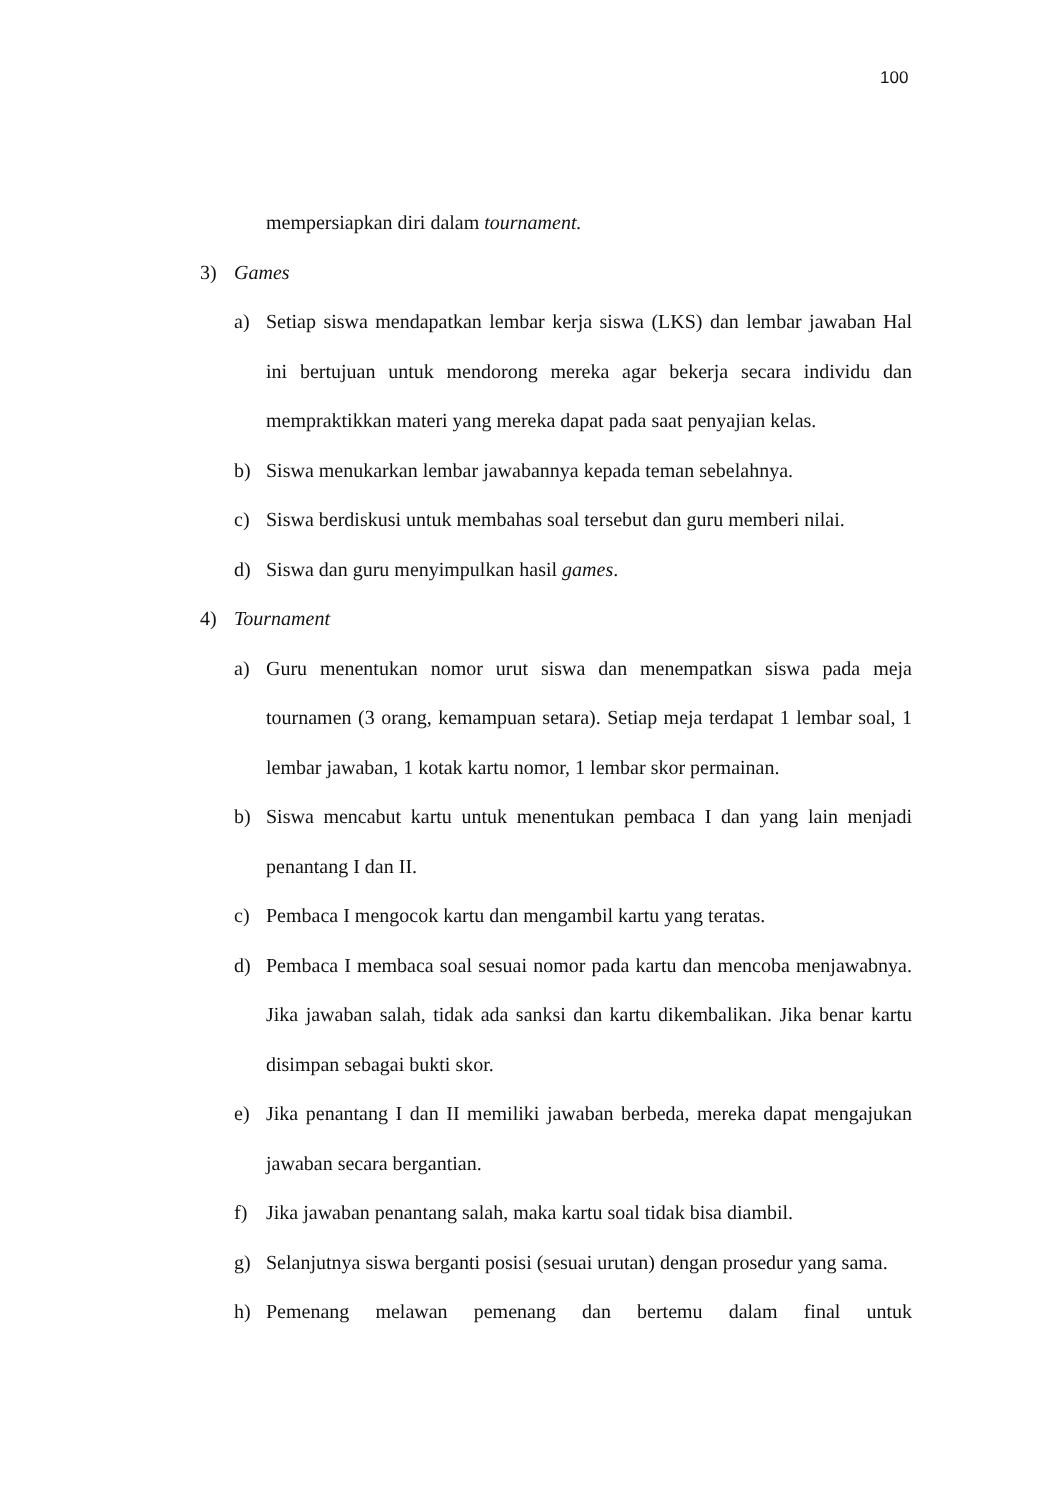100
mempersiapkan diri dalam tournament.
3) Games
a) Setiap siswa mendapatkan lembar kerja siswa (LKS) dan lembar jawaban Hal ini bertujuan untuk mendorong mereka agar bekerja secara individu dan mempraktikkan materi yang mereka dapat pada saat penyajian kelas.
b) Siswa menukarkan lembar jawabannya kepada teman sebelahnya.
c) Siswa berdiskusi untuk membahas soal tersebut dan guru memberi nilai.
d) Siswa dan guru menyimpulkan hasil games.
4) Tournament
a) Guru menentukan nomor urut siswa dan menempatkan siswa pada meja tournamen (3 orang, kemampuan setara). Setiap meja terdapat 1 lembar soal, 1 lembar jawaban, 1 kotak kartu nomor, 1 lembar skor permainan.
b) Siswa mencabut kartu untuk menentukan pembaca I dan yang lain menjadi penantang I dan II.
c) Pembaca I mengocok kartu dan mengambil kartu yang teratas.
d) Pembaca I membaca soal sesuai nomor pada kartu dan mencoba menjawabnya. Jika jawaban salah, tidak ada sanksi dan kartu dikembalikan. Jika benar kartu disimpan sebagai bukti skor.
e) Jika penantang I dan II memiliki jawaban berbeda, mereka dapat mengajukan jawaban secara bergantian.
f) Jika jawaban penantang salah, maka kartu soal tidak bisa diambil.
g) Selanjutnya siswa berganti posisi (sesuai urutan) dengan prosedur yang sama.
h) Pemenang melawan pemenang dan bertemu dalam final untuk